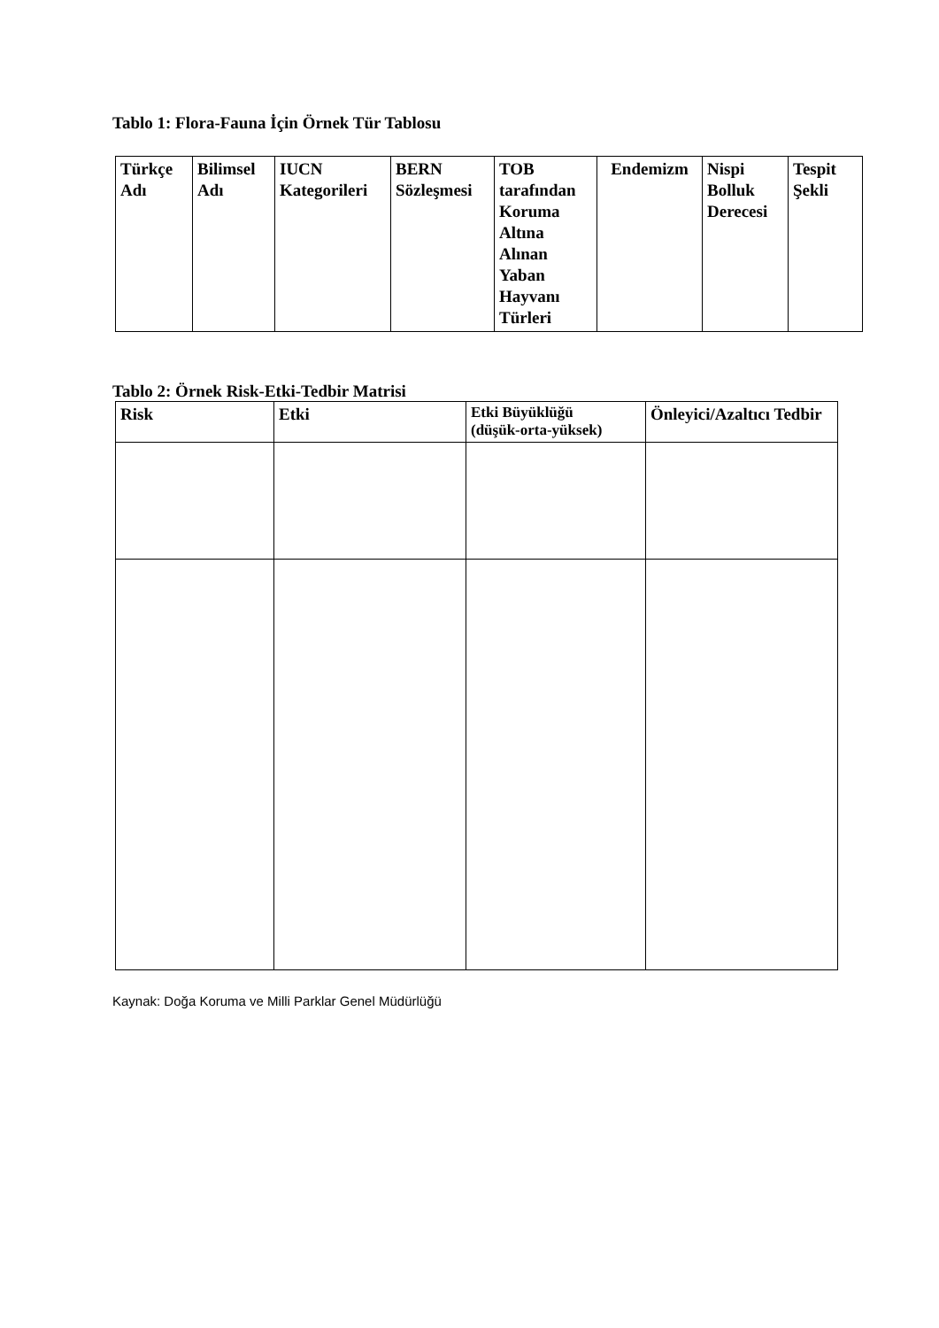Tablo 1: Flora-Fauna İçin Örnek Tür Tablosu
| Türkçe Adı | Bilimsel Adı | IUCN Kategorileri | BERN Sözleşmesi | TOB tarafından Koruma Altına Alınan Yaban Hayvanı Türleri | Endemizm | Nispi Bolluk Derecesi | Tespit Şekli |
| --- | --- | --- | --- | --- | --- | --- | --- |
Tablo 2: Örnek Risk-Etki-Tedbir Matrisi
| Risk | Etki | Etki Büyüklüğü (düşük-orta-yüksek) | Önleyici/Azaltıcı Tedbir |
| --- | --- | --- | --- |
Kaynak: Doğa Koruma ve Milli Parklar Genel Müdürlüğü